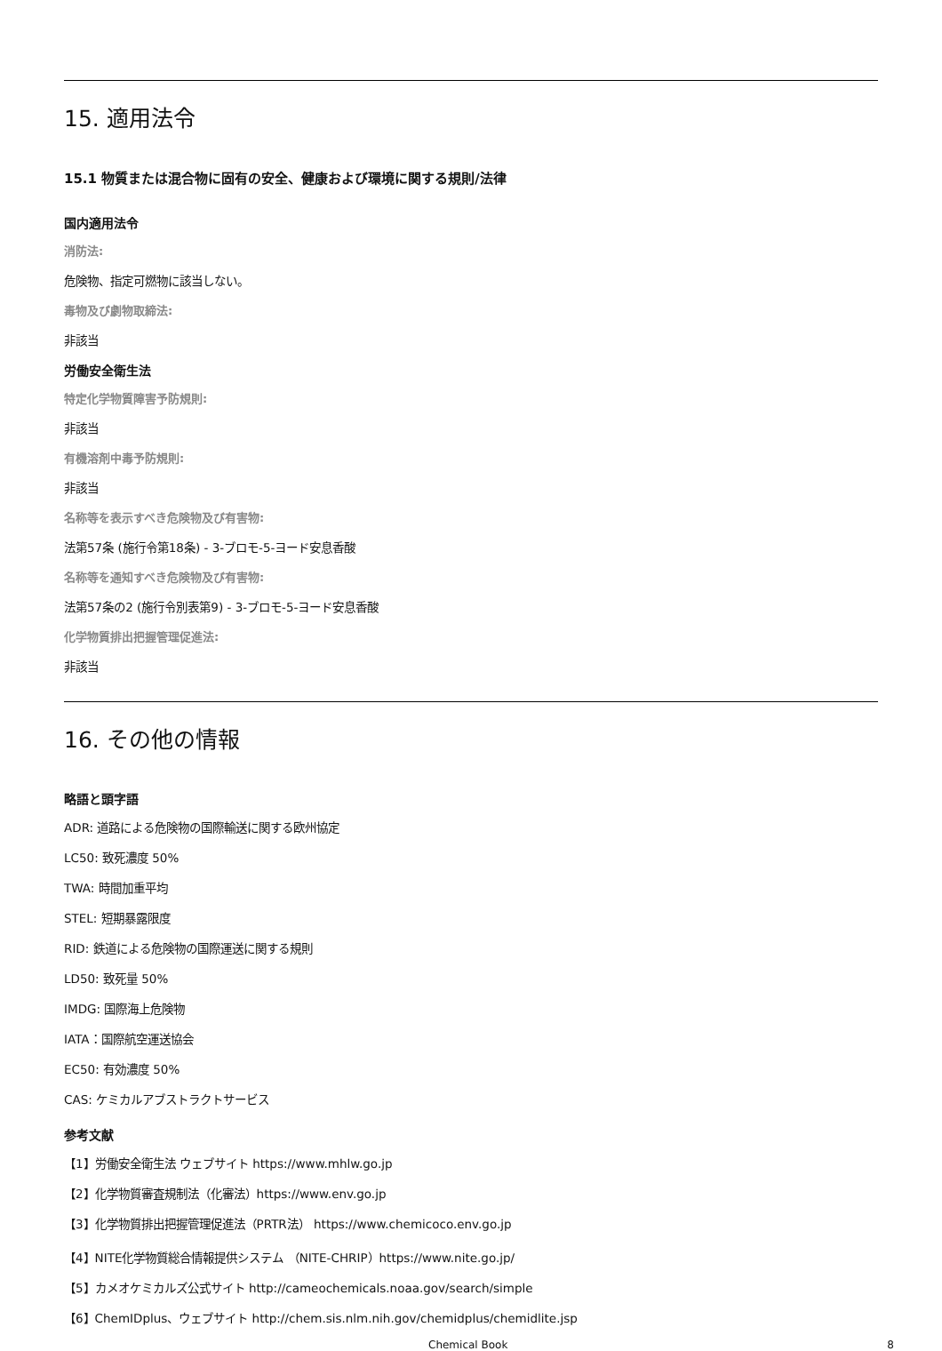15. 適用法令
15.1 物質または混合物に固有の安全、健康および環境に関する規則/法律
国内適用法令
消防法:
危険物、指定可燃物に該当しない。
毒物及び劇物取締法:
非該当
労働安全衛生法
特定化学物質障害予防規則:
非該当
有機溶剤中毒予防規則:
非該当
名称等を表示すべき危険物及び有害物:
法第57条 (施行令第18条) - 3-ブロモ-5-ヨード安息香酸
名称等を通知すべき危険物及び有害物:
法第57条の2 (施行令別表第9) - 3-ブロモ-5-ヨード安息香酸
化学物質排出把握管理促進法:
非該当
16. その他の情報
略語と頭字語
ADR: 道路による危険物の国際輸送に関する欧州協定
LC50: 致死濃度 50%
TWA: 時間加重平均
STEL: 短期暴露限度
RID: 鉄道による危険物の国際運送に関する規則
LD50: 致死量 50%
IMDG: 国際海上危険物
IATA：国際航空運送協会
EC50: 有効濃度 50%
CAS: ケミカルアブストラクトサービス
参考文献
【1】労働安全衛生法 ウェブサイト https://www.mhlw.go.jp
【2】化学物質審査規制法（化審法）https://www.env.go.jp
【3】化学物質排出把握管理促進法（PRTR法） https://www.chemicoco.env.go.jp
【4】NITE化学物質総合情報提供システム （NITE-CHRIP）https://www.nite.go.jp/
【5】カメオケミカルズ公式サイト http://cameochemicals.noaa.gov/search/simple
【6】ChemIDplus、ウェブサイト http://chem.sis.nlm.nih.gov/chemidplus/chemidlite.jsp
Chemical Book 8